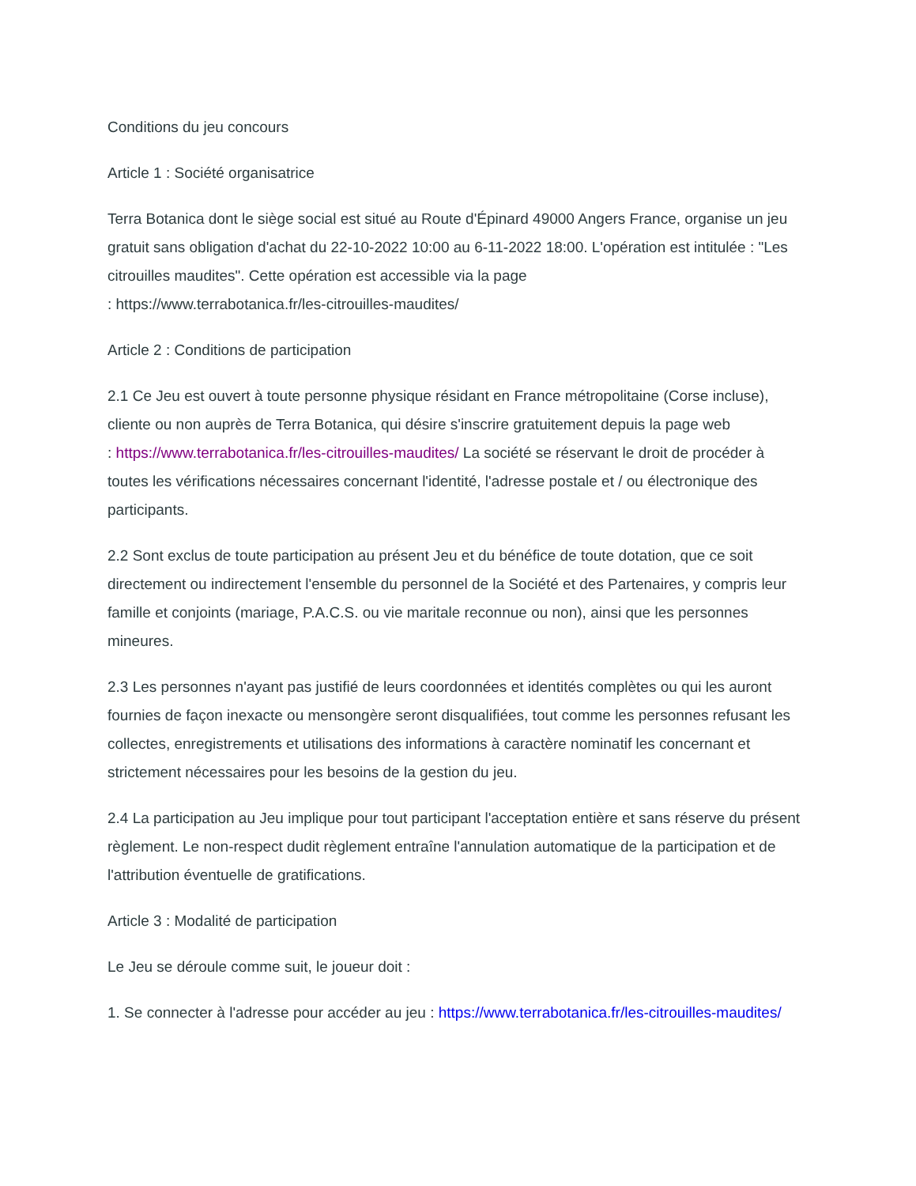Conditions du jeu concours
Article 1 : Société organisatrice
Terra Botanica dont le siège social est situé au Route d'Épinard 49000 Angers France, organise un jeu gratuit sans obligation d'achat du 22-10-2022 10:00 au 6-11-2022 18:00. L'opération est intitulée : "Les citrouilles maudites". Cette opération est accessible via la page
: https://www.terrabotanica.fr/les-citrouilles-maudites/
Article 2 : Conditions de participation
2.1 Ce Jeu est ouvert à toute personne physique résidant en France métropolitaine (Corse incluse), cliente ou non auprès de Terra Botanica, qui désire s'inscrire gratuitement depuis la page web
: https://www.terrabotanica.fr/les-citrouilles-maudites/ La société se réservant le droit de procéder à toutes les vérifications nécessaires concernant l'identité, l'adresse postale et / ou électronique des participants.
2.2 Sont exclus de toute participation au présent Jeu et du bénéfice de toute dotation, que ce soit directement ou indirectement l'ensemble du personnel de la Société et des Partenaires, y compris leur famille et conjoints (mariage, P.A.C.S. ou vie maritale reconnue ou non), ainsi que les personnes mineures.
2.3 Les personnes n'ayant pas justifié de leurs coordonnées et identités complètes ou qui les auront fournies de façon inexacte ou mensongère seront disqualifiées, tout comme les personnes refusant les collectes, enregistrements et utilisations des informations à caractère nominatif les concernant et strictement nécessaires pour les besoins de la gestion du jeu.
2.4 La participation au Jeu implique pour tout participant l'acceptation entière et sans réserve du présent règlement. Le non-respect dudit règlement entraîne l'annulation automatique de la participation et de l'attribution éventuelle de gratifications.
Article 3 : Modalité de participation
Le Jeu se déroule comme suit, le joueur doit :
1. Se connecter à l'adresse pour accéder au jeu : https://www.terrabotanica.fr/les-citrouilles-maudites/